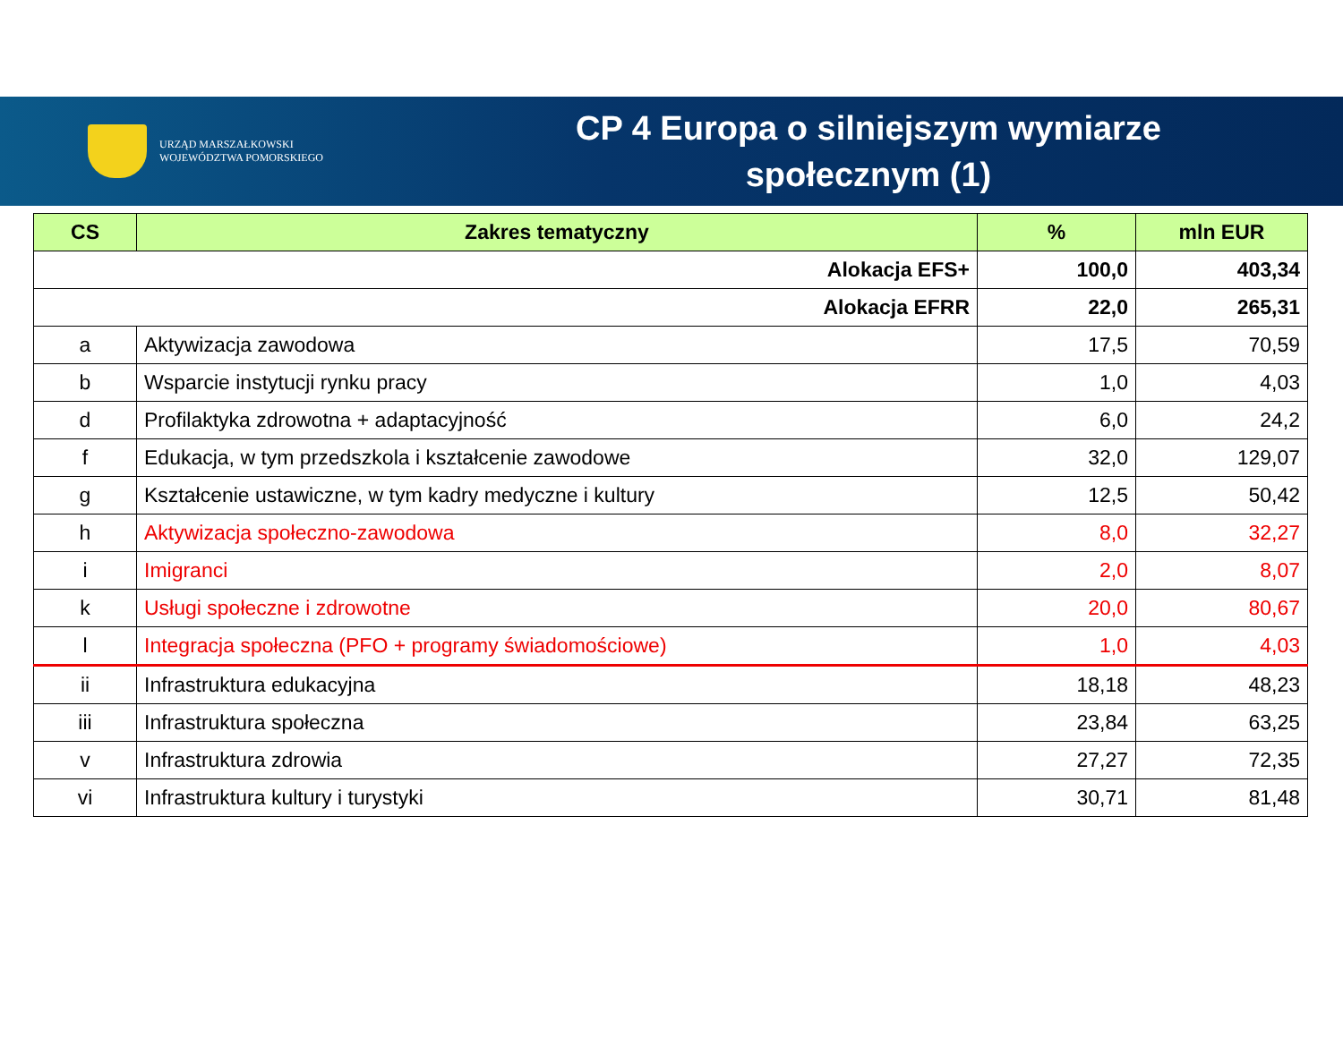URZĄD MARSZAŁKOWSKI
WOJEWÓDZTWA POMORSKIEGO
CP 4 Europa o silniejszym wymiarze
społecznym (1)
| CS | Zakres tematyczny | % | mln EUR |
| --- | --- | --- | --- |
| Alokacja EFS+ | | 100,0 | 403,34 |
| Alokacja EFRR | | 22,0 | 265,31 |
| a | Aktywizacja zawodowa | 17,5 | 70,59 |
| b | Wsparcie instytucji rynku pracy | 1,0 | 4,03 |
| d | Profilaktyka zdrowotna + adaptacyjność | 6,0 | 24,2 |
| f | Edukacja, w tym przedszkola i kształcenie zawodowe | 32,0 | 129,07 |
| g | Kształcenie ustawiczne, w tym kadry medyczne i kultury | 12,5 | 50,42 |
| h | Aktywizacja społeczno-zawodowa | 8,0 | 32,27 |
| i | Imigranci | 2,0 | 8,07 |
| k | Usługi społeczne i zdrowotne | 20,0 | 80,67 |
| l | Integracja społeczna (PFO + programy świadomościowe) | 1,0 | 4,03 |
| ii | Infrastruktura edukacyjna | 18,18 | 48,23 |
| iii | Infrastruktura społeczna | 23,84 | 63,25 |
| v | Infrastruktura zdrowia | 27,27 | 72,35 |
| vi | Infrastruktura kultury i turystyki | 30,71 | 81,48 |